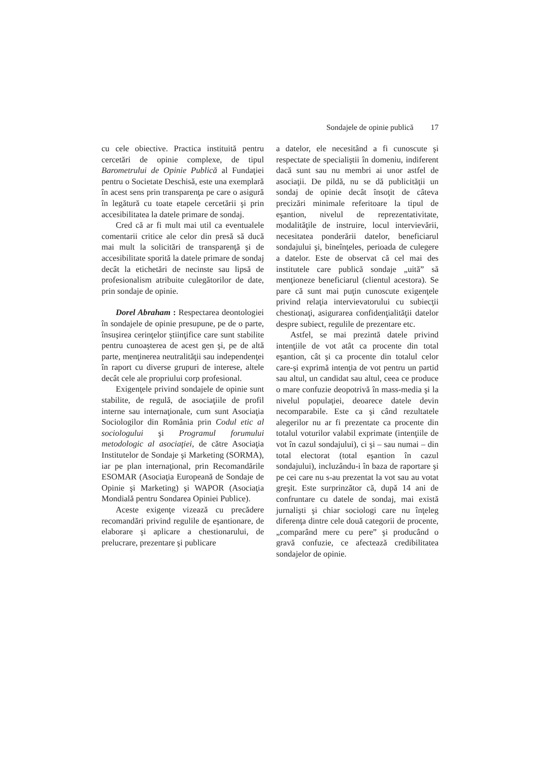Sondajele de opinie publică 17
cu cele obiective. Practica instituită pentru cercetări de opinie complexe, de tipul Barometrului de Opinie Publică al Fundaţiei pentru o Societate Deschisă, este una exemplară în acest sens prin transparenţa pe care o asigură în legătură cu toate etapele cercetării şi prin accesibilitatea la datele primare de sondaj.
Cred că ar fi mult mai util ca eventualele comentarii critice ale celor din presă să ducă mai mult la solicitări de transparenţă şi de accesibilitate sporită la datele primare de sondaj decât la etichetări de necinste sau lipsă de profesionalism atribuite culegătorilor de date, prin sondaje de opinie.
Dorel Abraham : Respectarea deontologiei în sondajele de opinie presupune, pe de o parte, însuşirea cerinţelor ştiinţifice care sunt stabilite pentru cunoaşterea de acest gen şi, pe de altă parte, menţinerea neutralităţii sau independenţei în raport cu diverse grupuri de interese, altele decât cele ale propriului corp profesional.
Exigenţele privind sondajele de opinie sunt stabilite, de regulă, de asociaţiile de profil interne sau internaţionale, cum sunt Asociaţia Sociologilor din România prin Codul etic al sociologului şi Programul forumului metodologic al asociaţiei, de către Asociaţia Institutelor de Sondaje şi Marketing (SORMA), iar pe plan internaţional, prin Recomandările ESOMAR (Asociaţia Europeană de Sondaje de Opinie şi Marketing) şi WAPOR (Asociaţia Mondială pentru Sondarea Opiniei Publice).
Aceste exigenţe vizează cu precădere recomandări privind regulile de eşantionare, de elaborare şi aplicare a chestionarului, de prelucrare, prezentare şi publicare
a datelor, ele necesitând a fi cunoscute şi respectate de specialiştii în domeniu, indiferent dacă sunt sau nu membri ai unor astfel de asociaţii. De pildă, nu se dă publicităţii un sondaj de opinie decât însoţit de câteva precizări minimale referitoare la tipul de eşantion, nivelul de reprezentativitate, modalităţile de instruire, locul intervievării, necesitatea ponderării datelor, beneficiarul sondajului şi, bineînţeles, perioada de culegere a datelor. Este de observat că cel mai des institutele care publică sondaje „uită” să menţioneze beneficiarul (clientul acestora). Se pare că sunt mai puţin cunoscute exigenţele privind relaţia intervievatorului cu subiecţii chestionaţi, asigurarea confidenţialităţii datelor despre subiect, regulile de prezentare etc.
Astfel, se mai prezintă datele privind intenţiile de vot atât ca procente din total eşantion, cât şi ca procente din totalul celor care-şi exprimă intenţia de vot pentru un partid sau altul, un candidat sau altul, ceea ce produce o mare confuzie deopotrivă în mass-media şi la nivelul populaţiei, deoarece datele devin necomparabile. Este ca şi când rezultatele alegerilor nu ar fi prezentate ca procente din totalul voturilor valabil exprimate (intenţiile de vot în cazul sondajului), ci şi – sau numai – din total electorat (total eşantion în cazul sondajului), incluzându-i în baza de raportare şi pe cei care nu s-au prezentat la vot sau au votat greşit. Este surprinzător că, după 14 ani de confruntare cu datele de sondaj, mai există jurnalişti şi chiar sociologi care nu înţeleg diferenţa dintre cele două categorii de procente, „comparând mere cu pere” şi producând o gravă confuzie, ce afectează credibilitatea sondajelor de opinie.